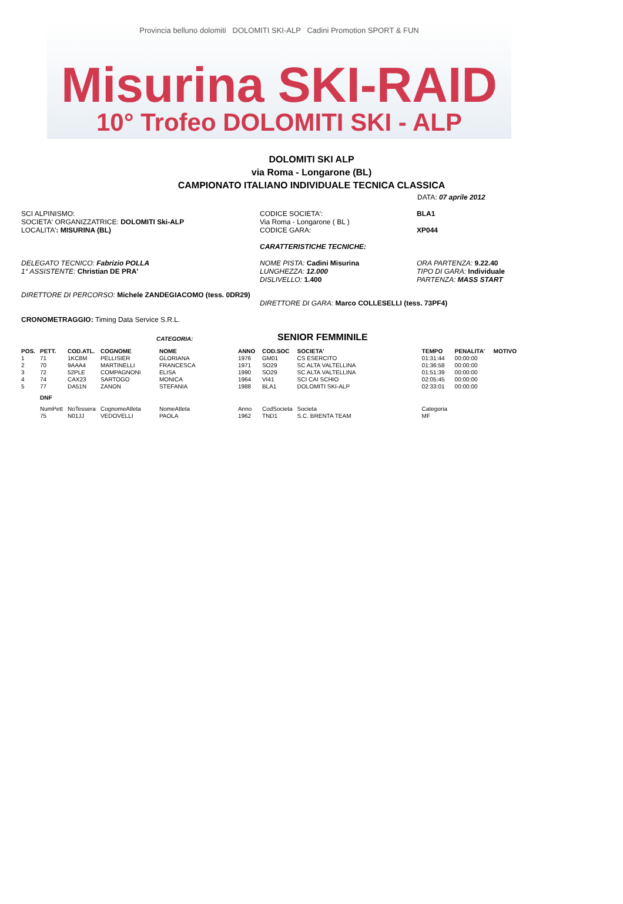Provincia belluno dolomiti DOLOMITI SKI-ALP Cadini Promotion SPORT & FUN
Misurina SKI-RAID
10° Trofeo DOLOMITI SKI - ALP
DOLOMITI SKI ALP
via Roma - Longarone (BL)
CAMPIONATO ITALIANO INDIVIDUALE TECNICA CLASSICA
DATA: 07 aprile 2012
SCI ALPINISMO:
SOCIETA' ORGANIZZATRICE: DOLOMITI Ski-ALP
LOCALITA': MISURINA (BL)
CODICE SOCIETA':
Via Roma - Longarone ( BL )
CODICE GARA:
BLA1
XP044
CARATTERISTICHE TECNICHE:
DELEGATO TECNICO: Fabrizio POLLA
1° ASSISTENTE: Christian DE PRA'
NOME PISTA: Cadini Misurina
LUNGHEZZA: 12.000
DISLIVELLO: 1.400
ORA PARTENZA: 9.22.40
TIPO DI GARA: Individuale
PARTENZA: MASS START
DIRETTORE DI PERCORSO: Michele ZANDEGIACOMO (tess. 0DR29)
DIRETTORE DI GARA: Marco COLLESELLI (tess. 73PF4)
CRONOMETRAGGIO: Timing Data Service S.R.L.
CATEGORIA:
SENIOR FEMMINILE
| POS. | PETT. | COD.ATL. | COGNOME | NOME | ANNO | COD.SOC | SOCIETA' | TEMPO | PENALITA' | MOTIVO |
| --- | --- | --- | --- | --- | --- | --- | --- | --- | --- | --- |
| 1 | 71 | 1KC8M | PELLISIER | GLORIANA | 1976 | GM01 | CS ESERCITO | 01:31:44 | 00:00:00 | |
| 2 | 70 | 9AAA4 | MARTINELLI | FRANCESCA | 1971 | SO29 | SC ALTA VALTELLINA | 01:36:58 | 00:00:00 | |
| 3 | 72 | 52PLE | COMPAGNONI | ELISA | 1990 | SO29 | SC ALTA VALTELLINA | 01:51:39 | 00:00:00 | |
| 4 | 74 | CAX23 | SARTOGO | MONICA | 1964 | VI41 | SCI CAI SCHIO | 02:05:45 | 00:00:00 | |
| 5 | 77 | DA51N | ZANON | STEFANIA | 1988 | BLA1 | DOLOMITI SKI-ALP | 02:33:01 | 00:00:00 | |
| | DNF | | | | | | | | | |
| | NumPett | NoTessera | CognomeAtleta | NomeAtleta | Anno | CodSocieta | Societa | Categoria | | |
| | 75 | N01JJ | VEDOVELLI | PAOLA | 1962 | TND1 | S.C. BRENTA TEAM | MF | | |